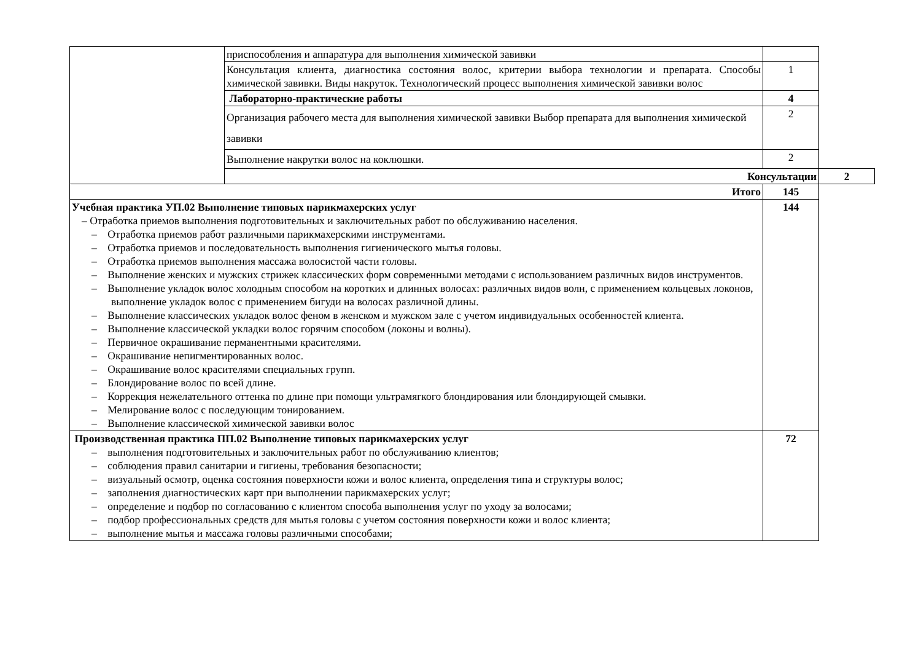| | приспособления и аппаратура для выполнения химической завивки | | |
| | Консультация клиента, диагностика состояния волос, критерии выбора технологии и препарата. Способы химической завивки. Виды накруток. Технологический процесс выполнения химической завивки волос | 1 | |
| | Лабораторно-практические работы | 4 | |
| | Организация рабочего места для выполнения химической завивки Выбор препарата для выполнения химической завивки | 2 | |
| | Выполнение накрутки волос на коклюшки. | 2 | |
| | Консультации | | 2 |
| Итого | | 145 | |
| Учебная практика УП.02 Выполнение типовых парикмахерских услуг – Отработка приемов выполнения подготовительных и заключительных работ по обслуживанию населения. – Отработка приемов работ различными парикмахерскими инструментами. – Отработка приемов и последовательность выполнения гигиенического мытья головы. – Отработка приемов выполнения массажа волосистой части головы. – Выполнение женских и мужских стрижек классических форм современными методами с использованием различных видов инструментов. – Выполнение укладок волос холодным способом на коротких и длинных волосах: различных видов волн, с применением кольцевых локонов, выполнение укладок волос с применением бигуди на волосах различной длины. – Выполнение классических укладок волос феном в женском и мужском зале с учетом индивидуальных особенностей клиента. – Выполнение классической укладки волос горячим способом (локоны и волны). – Первичное окрашивание перманентными красителями. – Окрашивание непигментированных волос. – Окрашивание волос красителями специальных групп. – Блондирование волос по всей длине. – Коррекция нежелательного оттенка по длине при помощи ультрамягкого блондирования или блондирующей смывки. – Мелирование волос с последующим тонированием. – Выполнение классической химической завивки волос | | 144 | |
| Производственная практика ПП.02 Выполнение типовых парикмахерских услуг – выполнения подготовительных и заключительных работ по обслуживанию клиентов; – соблюдения правил санитарии и гигиены, требования безопасности; – визуальный осмотр, оценка состояния поверхности кожи и волос клиента, определения типа и структуры волос; – заполнения диагностических карт при выполнении парикмахерских услуг; – определение и подбор по согласованию с клиентом способа выполнения услуг по уходу за волосами; – подбор профессиональных средств для мытья головы с учетом состояния поверхности кожи и волос клиента; – выполнение мытья и массажа головы различными способами; | | 72 | |